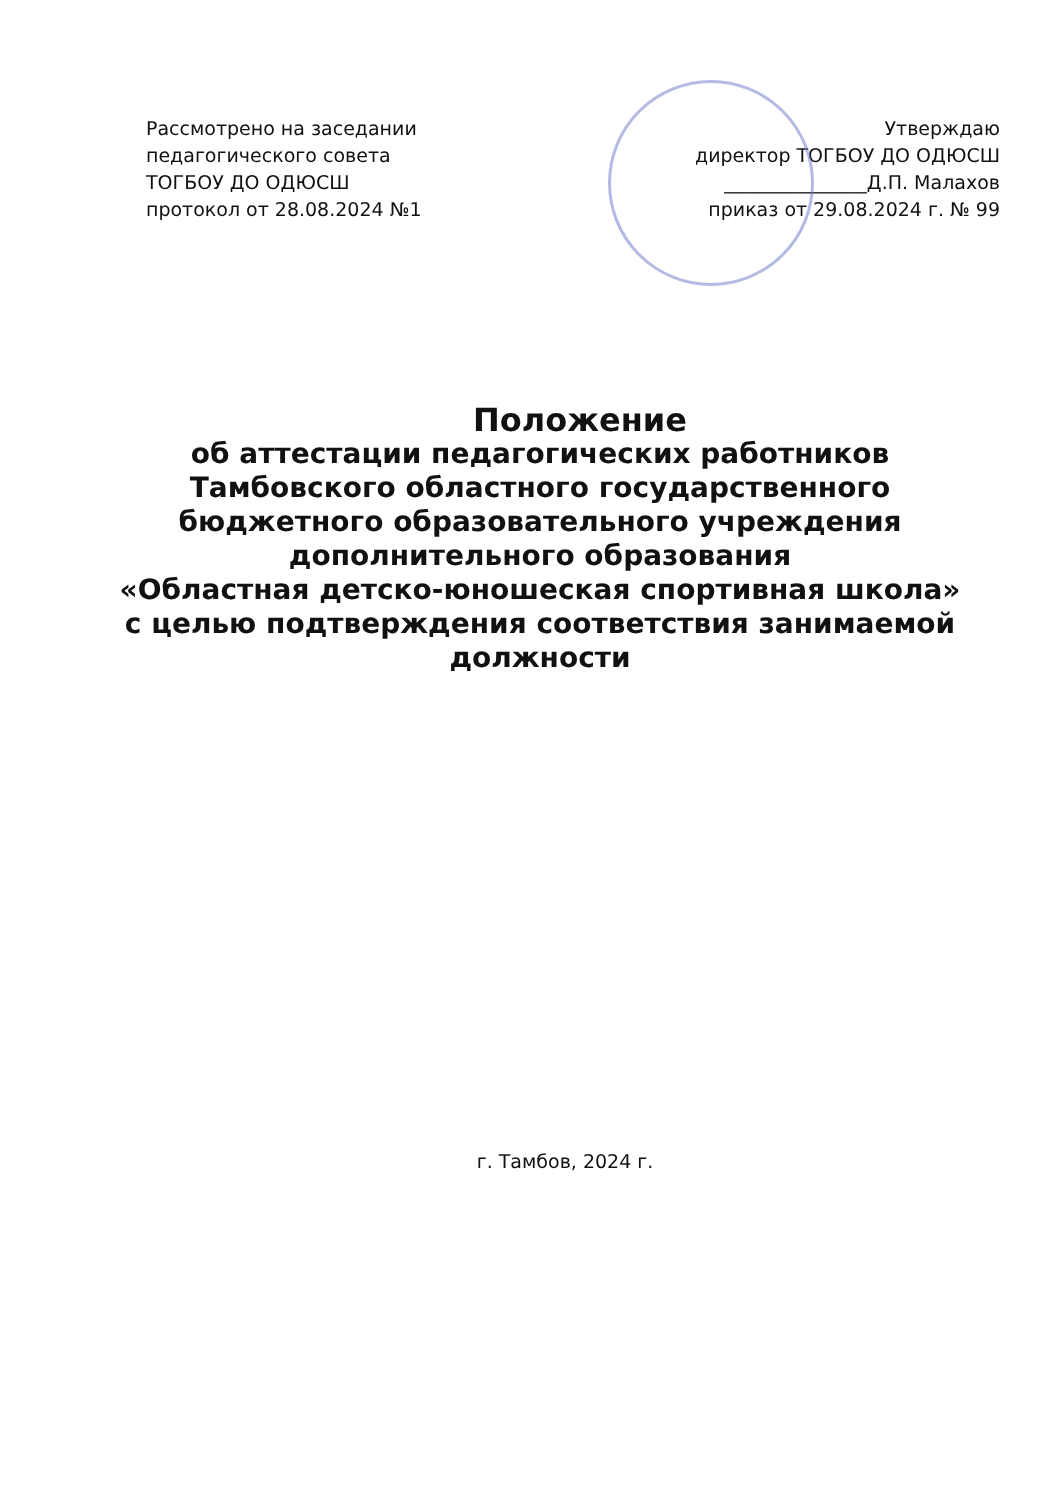Рассмотрено на заседании
педагогического совета
ТОГБОУ ДО ОДЮСШ
протокол от 28.08.2024 №1
Утверждаю
директор ТОГБОУ ДО ОДЮСШ
_______________Д.П. Малахов
приказ от 29.08.2024 г. № 99
Положение
об аттестации педагогических работников
Тамбовского областного государственного
бюджетного образовательного учреждения
дополнительного образования
«Областная детско-юношеская спортивная школа»
с целью подтверждения соответствия занимаемой
должности
г. Тамбов, 2024 г.